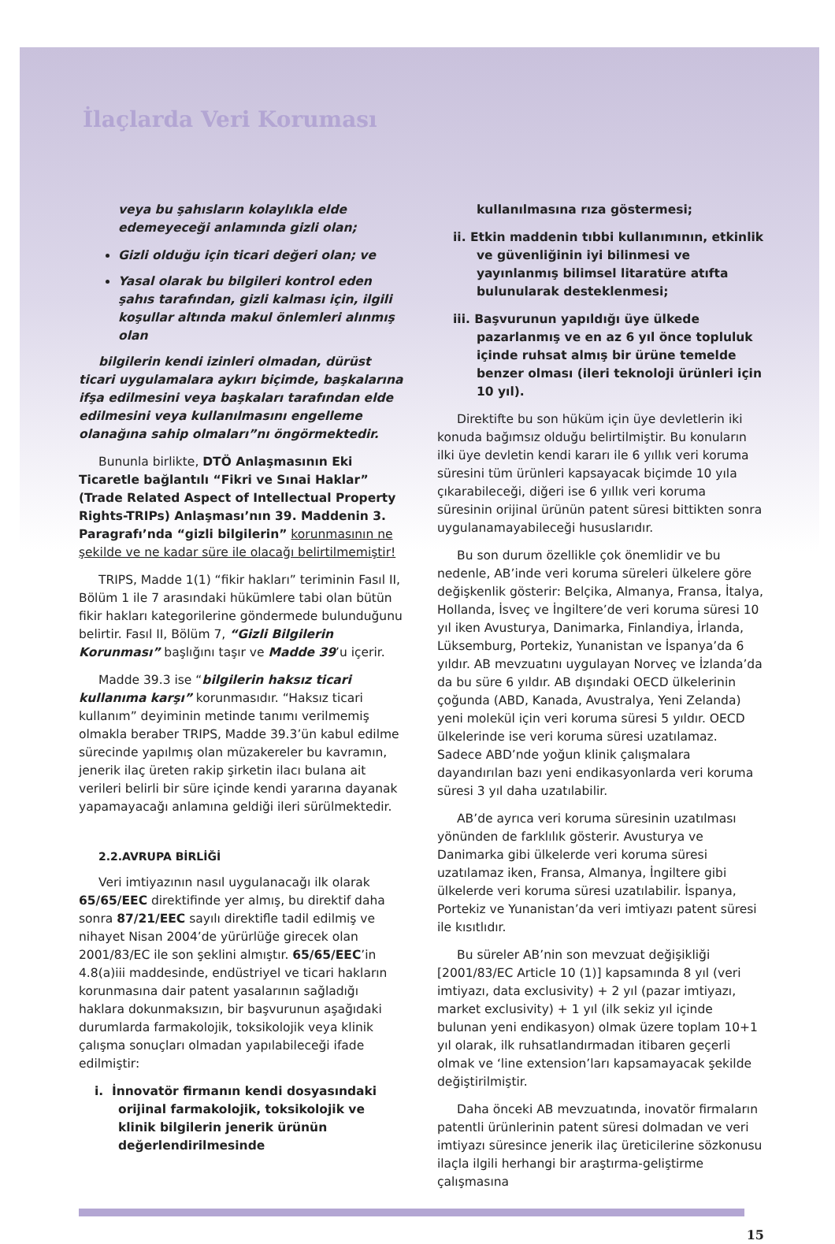İlaçlarda Veri Koruması
veya bu şahısların kolaylıkla elde edemeyeceği anlamında gizli olan;
Gizli olduğu için ticari değeri olan; ve
Yasal olarak bu bilgileri kontrol eden şahıs tarafından, gizli kalması için, ilgili koşullar altında makul önlemleri alınmış olan
bilgilerin kendi izinleri olmadan, dürüst ticari uygulamalara aykırı biçimde, başkalarına ifşa edilmesini veya başkaları tarafından elde edilmesini veya kullanılmasını engelleme olanağına sahip olmaları”nı öngörmektedir.
Bununla birlikte, DTÖ Anlaşmasının Eki Ticaretle bağlantılı “Fikri ve Sınai Haklar” (Trade Related Aspect of Intellectual Property Rights-TRIPs) Anlaşması’nın 39. Maddenin 3. Paragrafı’nda “gizli bilgilerin” korunmasının ne şekilde ve ne kadar süre ile olacağı belirtilmemiştir!
TRIPS, Madde 1(1) “fikir hakları” teriminin Fasıl II, Bölüm 1 ile 7 arasındaki hükümlere tabi olan bütün fikir hakları kategorilerine göndermede bulunduğunu belirtir. Fasıl II, Bölüm 7, “Gizli Bilgilerin Korunması” başlığını taşır ve Madde 39’u içerir.
Madde 39.3 ise “bilgilerin haksız ticari kullanıma karşı” korunmasıdır. “Haksız ticari kullanım” deyiminin metinde tanımı verilmemiş olmakla beraber TRIPS, Madde 39.3’ün kabul edilme sürecinde yapılmış olan müzakereler bu kavramın, jenerik ilaç üreten rakip şirketin ilacı bulana ait verileri belirli bir süre içinde kendi yararına dayanak yapamayacağı anlamına geldiği ileri sürülmektedir.
2.2.AVRUPA BİRLİĞİ
Veri imtiyazının nasıl uygulanacağı ilk olarak 65/65/EEC direktifinde yer almış, bu direktif daha sonra 87/21/EEC sayılı direktifle tadil edilmiş ve nihayet Nisan 2004’de yürürlüğe girecek olan 2001/83/EC ile son şeklini almıştır. 65/65/EEC’in 4.8(a)iii maddesinde, endüstriyel ve ticari hakların korunmasına dair patent yasalarının sağladığı haklara dokunmaksızın, bir başvurunun aşağıdaki durumlarda farmakolojik, toksikolojik veya klinik çalışma sonuçları olmadan yapılabileceği ifade edilmiştir:
i. İnnovatör firmanın kendi dosyasındaki orijinal farmakolojik, toksikolojik ve klinik bilgilerin jenerik ürünün değerlendirilmesinde
kullanılmasına rıza göstermesi;
ii. Etkin maddenin tıbbi kullanımının, etkinlik ve güvenliğinin iyi bilinmesi ve yayınlanmış bilimsel litaratüre atıfta bulunularak desteklenmesi;
iii. Başvurunun yapıldığı üye ülkede pazarlanmış ve en az 6 yıl önce topluluk içinde ruhsat almış bir ürüne temelde benzer olması (ileri teknoloji ürünleri için 10 yıl).
Direktifte bu son hüküm için üye devletlerin iki konuda bağımsız olduğu belirtilmiştir. Bu konuların ilki üye devletin kendi kararı ile 6 yıllık veri koruma süresini tüm ürünleri kapsayacak biçimde 10 yıla çıkarabileceği, diğeri ise 6 yıllık veri koruma süresinin orijinal ürünün patent süresi bittikten sonra uygulanamayabileceği hususlarıdır.
Bu son durum özellikle çok önemlidir ve bu nedenle, AB’inde veri koruma süreleri ülkelere göre değişkenlik gösterir: Belçika, Almanya, Fransa, İtalya, Hollanda, İsveç ve İngiltere’de veri koruma süresi 10 yıl iken Avusturya, Danimarka, Finlandiya, İrlanda, Lüksemburg, Portekiz, Yunanistan ve İspanya’da 6 yıldır. AB mevzuatını uygulayan Norveç ve İzlanda’da da bu süre 6 yıldır. AB dışındaki OECD ülkelerinin çoğunda (ABD, Kanada, Avustralya, Yeni Zelanda) yeni molekül için veri koruma süresi 5 yıldır. OECD ülkelerinde ise veri koruma süresi uzatılamaz. Sadece ABD’nde yoğun klinik çalışmalara dayandırılan bazı yeni endikasyonlarda veri koruma süresi 3 yıl daha uzatılabilir.
AB’de ayrıca veri koruma süresinin uzatılması yönünden de farklılık gösterir. Avusturya ve Danimarka gibi ülkelerde veri koruma süresi uzatılamaz iken, Fransa, Almanya, İngiltere gibi ülkelerde veri koruma süresi uzatılabilir. İspanya, Portekiz ve Yunanistan’da veri imtiyazı patent süresi ile kısıtlıdır.
Bu süreler AB’nin son mevzuat değişikliği [2001/83/EC Article 10 (1)] kapsamında 8 yıl (veri imtiyazı, data exclusivity) + 2 yıl (pazar imtiyazı, market exclusivity) + 1 yıl (ilk sekiz yıl içinde bulunan yeni endikasyon) olmak üzere toplam 10+1 yıl olarak, ilk ruhsatlandırmadan itibaren geçerli olmak ve ‘line extension’ları kapsamayacak şekilde değiştirilmiştir.
Daha önceki AB mevzuatında, inovatör firmaların patentli ürünlerinin patent süresi dolmadan ve veri imtiyazı süresince jenerik ilaç üreticilerine sözkonusu ilaçla ilgili herhangi bir araştırma-geliştirme çalışmasına
15